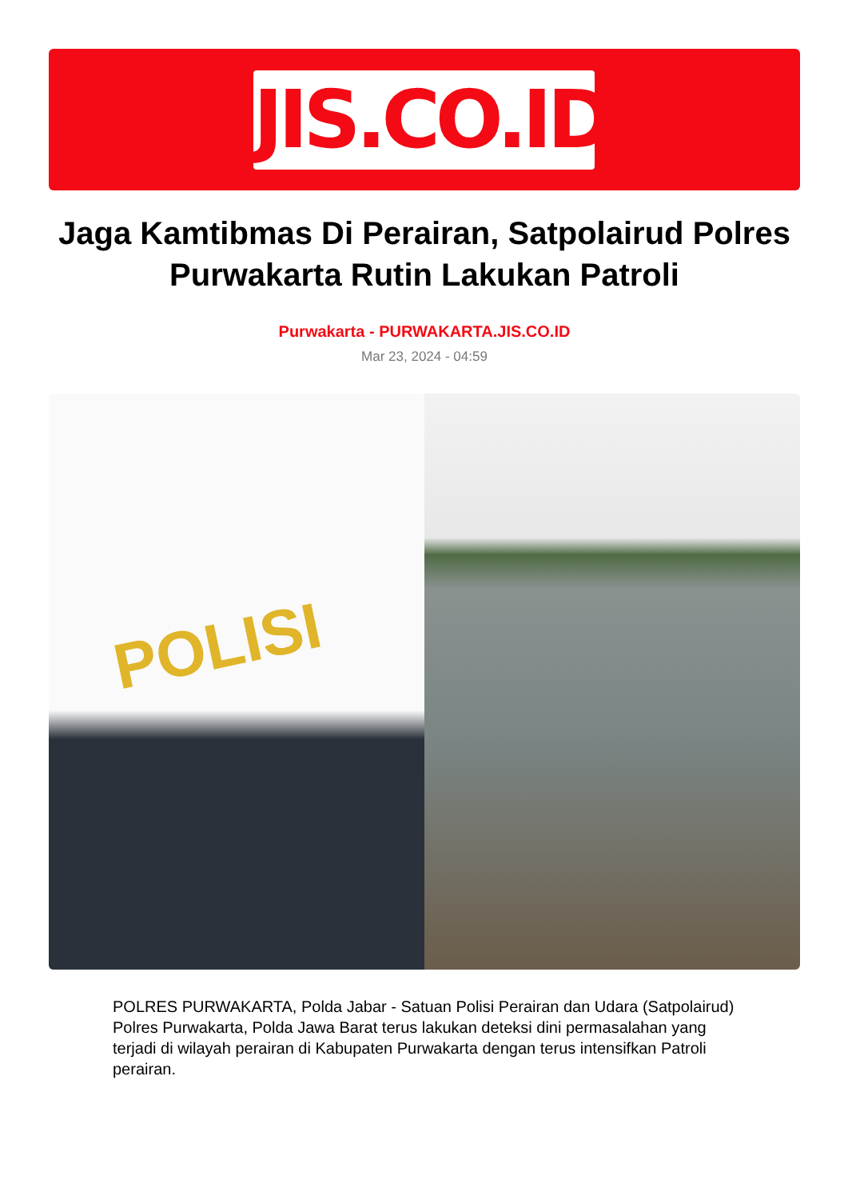JIS.CO.ID
Jaga Kamtibmas Di Perairan, Satpolairud Polres Purwakarta Rutin Lakukan Patroli
Purwakarta - PURWAKARTA.JIS.CO.ID
Mar 23, 2024 - 04:59
POLISI
POLRES PURWAKARTA, Polda Jabar - Satuan Polisi Perairan dan Udara (Satpolairud) Polres Purwakarta, Polda Jawa Barat terus lakukan deteksi dini permasalahan yang terjadi di wilayah perairan di Kabupaten Purwakarta dengan terus intensifkan Patroli perairan.